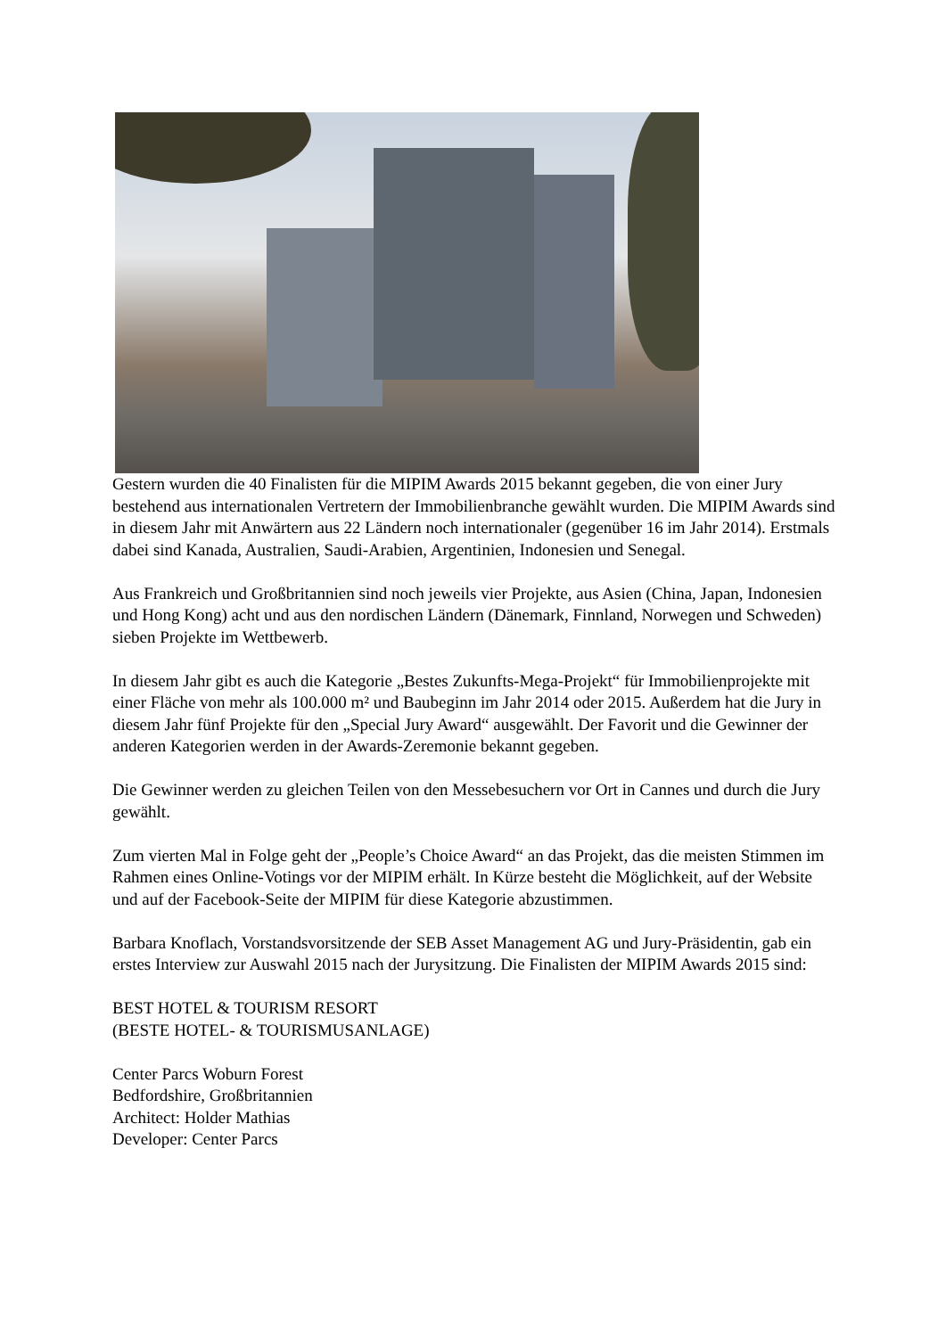Gestern wurden die 40 Finalisten für die MIPIM Awards 2015 bekannt gegeben, die von einer Jury bestehend aus internationalen Vertretern der Immobilienbranche gewählt wurden. Die MIPIM Awards sind in diesem Jahr mit Anwärtern aus 22 Ländern noch internationaler (gegenüber 16 im Jahr 2014). Erstmals dabei sind Kanada, Australien, Saudi-Arabien, Argentinien, Indonesien und Senegal.
Aus Frankreich und Großbritannien sind noch jeweils vier Projekte, aus Asien (China, Japan, Indonesien und Hong Kong) acht und aus den nordischen Ländern (Dänemark, Finnland, Norwegen und Schweden) sieben Projekte im Wettbewerb.
In diesem Jahr gibt es auch die Kategorie „Bestes Zukunfts-Mega-Projekt“ für Immobilienprojekte mit einer Fläche von mehr als 100.000 m² und Baubeginn im Jahr 2014 oder 2015. Außerdem hat die Jury in diesem Jahr fünf Projekte für den „Special Jury Award“ ausgewählt. Der Favorit und die Gewinner der anderen Kategorien werden in der Awards-Zeremonie bekannt gegeben.
Die Gewinner werden zu gleichen Teilen von den Messebesuchern vor Ort in Cannes und durch die Jury gewählt.
Zum vierten Mal in Folge geht der „People’s Choice Award“ an das Projekt, das die meisten Stimmen im Rahmen eines Online-Votings vor der MIPIM erhält. In Kürze besteht die Möglichkeit, auf der Website und auf der Facebook-Seite der MIPIM für diese Kategorie abzustimmen.
Barbara Knoflach, Vorstandsvorsitzende der SEB Asset Management AG und Jury-Präsidentin, gab ein erstes Interview zur Auswahl 2015 nach der Jurysitzung. Die Finalisten der MIPIM Awards 2015 sind:
BEST HOTEL & TOURISM RESORT
(BESTE HOTEL- & TOURISMUSANLAGE)
Center Parcs Woburn Forest
Bedfordshire, Großbritannien
Architect: Holder Mathias
Developer: Center Parcs